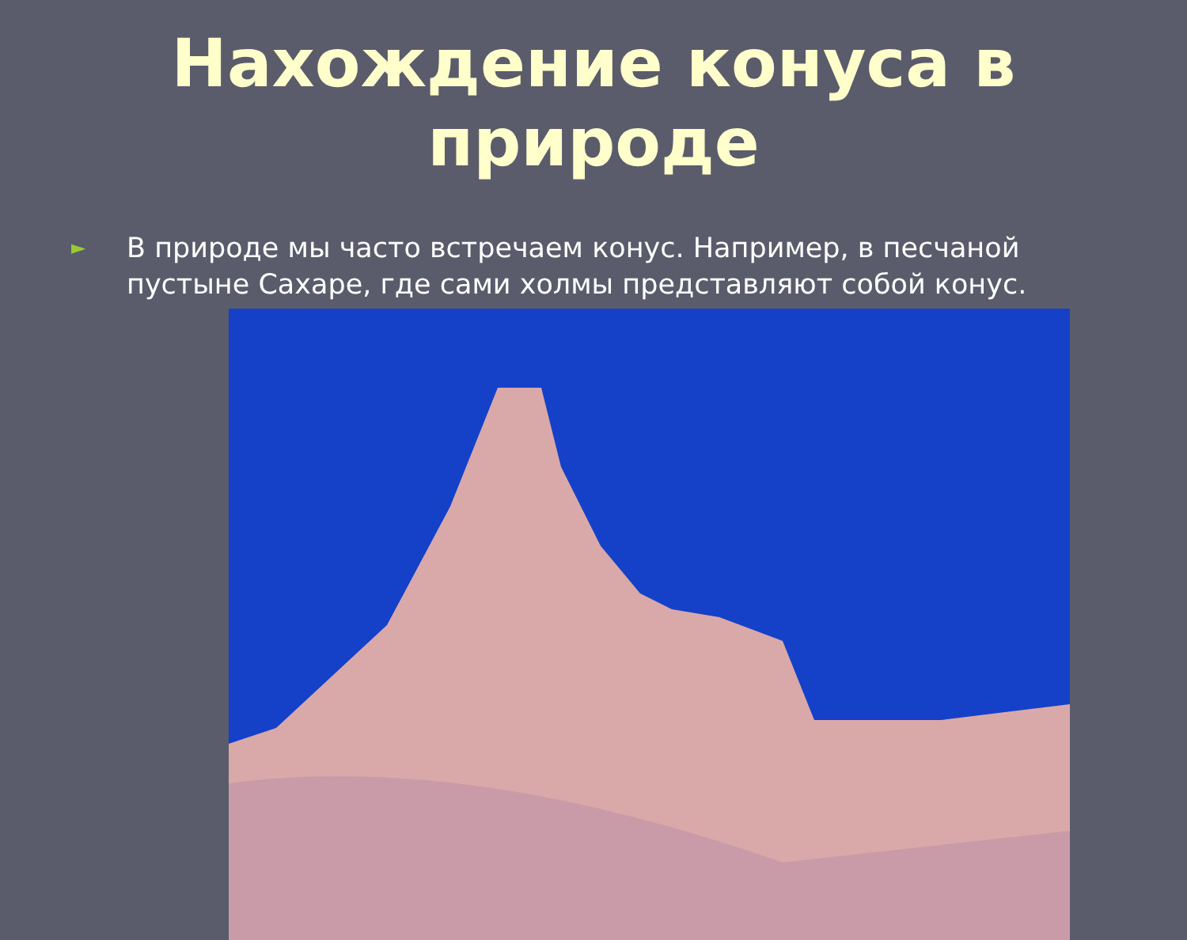Нахождение конуса в природе
►
В природе мы часто встречаем конус. Например, в песчаной пустыне Сахаре, где сами холмы представляют собой конус.